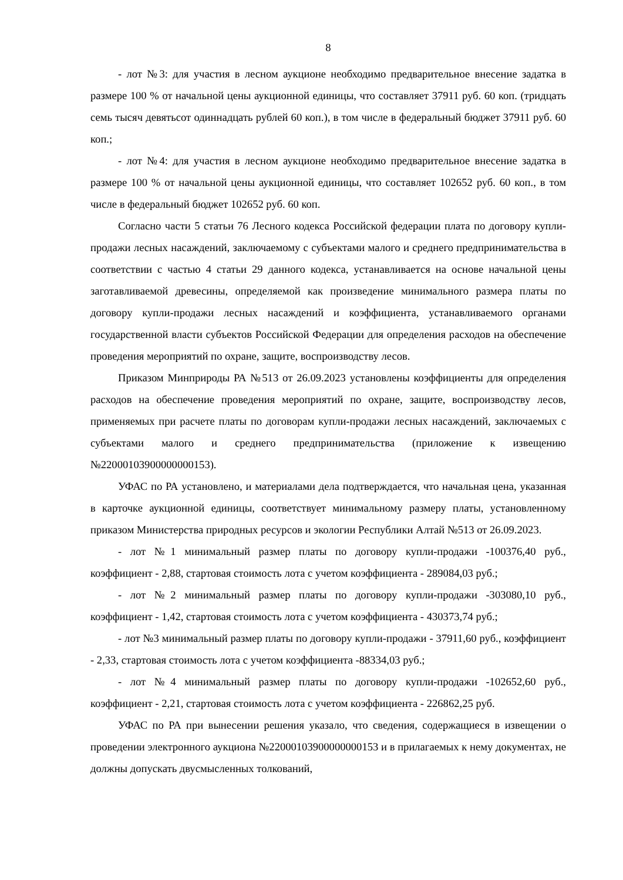8
- лот №3: для участия в лесном аукционе необходимо предварительное внесение задатка в размере 100 % от начальной цены аукционной единицы, что составляет 37911 руб. 60 коп. (тридцать семь тысяч девятьсот одиннадцать рублей 60 коп.), в том числе в федеральный бюджет 37911 руб. 60 коп.;
- лот №4: для участия в лесном аукционе необходимо предварительное внесение задатка в размере 100 % от начальной цены аукционной единицы, что составляет 102652 руб. 60 коп., в том числе в федеральный бюджет 102652 руб. 60 коп.
Согласно части 5 статьи 76 Лесного кодекса Российской федерации плата по договору купли-продажи лесных насаждений, заключаемому с субъектами малого и среднего предпринимательства в соответствии с частью 4 статьи 29 данного кодекса, устанавливается на основе начальной цены заготавливаемой древесины, определяемой как произведение минимального размера платы по договору купли-продажи лесных насаждений и коэффициента, устанавливаемого органами государственной власти субъектов Российской Федерации для определения расходов на обеспечение проведения мероприятий по охране, защите, воспроизводству лесов.
Приказом Минприроды РА №513 от 26.09.2023 установлены коэффициенты для определения расходов на обеспечение проведения мероприятий по охране, защите, воспроизводству лесов, применяемых при расчете платы по договорам купли-продажи лесных насаждений, заключаемых с субъектами малого и среднего предпринимательства (приложение к извещению №22000103900000000153).
УФАС по РА установлено, и материалами дела подтверждается, что начальная цена, указанная в карточке аукционной единицы, соответствует минимальному размеру платы, установленному приказом Министерства природных ресурсов и экологии Республики Алтай №513 от 26.09.2023.
- лот №1 минимальный размер платы по договору купли-продажи -100376,40 руб., коэффициент - 2,88, стартовая стоимость лота с учетом коэффициента - 289084,03 руб.;
- лот №2 минимальный размер платы по договору купли-продажи -303080,10 руб., коэффициент - 1,42, стартовая стоимость лота с учетом коэффициента - 430373,74 руб.;
- лот №3 минимальный размер платы по договору купли-продажи - 37911,60 руб., коэффициент - 2,33, стартовая стоимость лота с учетом коэффициента -88334,03 руб.;
- лот №4 минимальный размер платы по договору купли-продажи -102652,60 руб., коэффициент - 2,21, стартовая стоимость лота с учетом коэффициента - 226862,25 руб.
УФАС по РА при вынесении решения указало, что сведения, содержащиеся в извещении о проведении электронного аукциона №22000103900000000153 и в прилагаемых к нему документах, не должны допускать двусмысленных толкований,